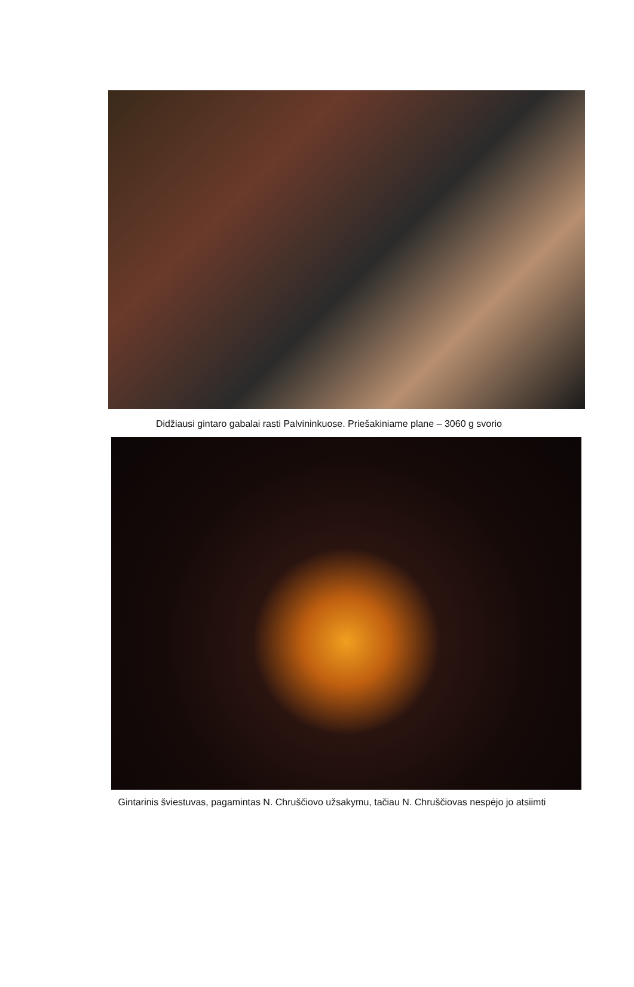Didžiausi gintaro gabalai rasti Palvininkuose. Priešakiniame plane – 3060 g svorio
Gintarinis šviestuvas, pagamintas N. Chruščiovo užsakymu, tačiau N. Chruščiovas nespėjo jo atsiimti